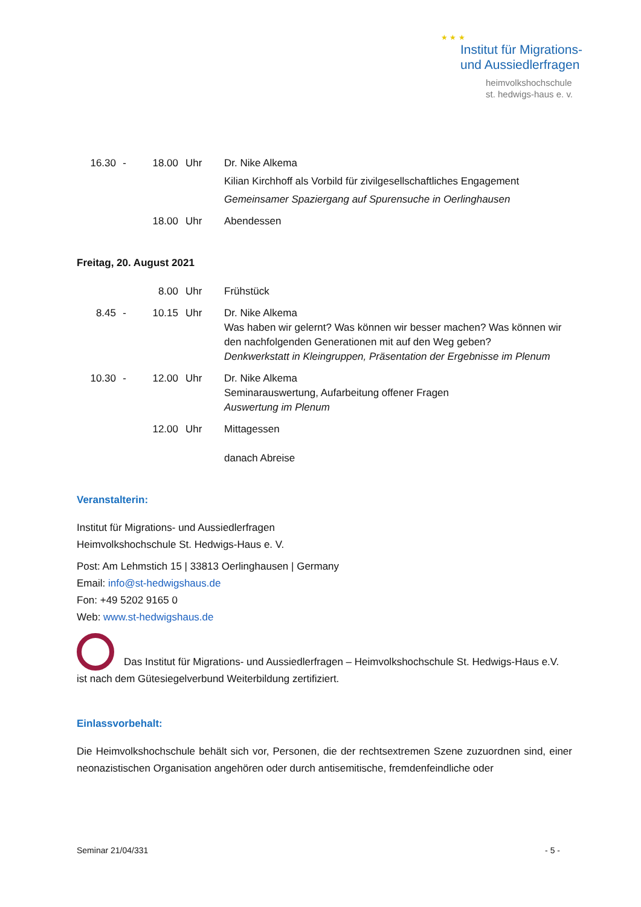★ ★ ★
Institut für Migrations-
und Aussiedlerfragen
heimvolkshochschule
st. hedwigs-haus e. v.
| 16.30 | - | 18.00 | Uhr | Dr. Nike Alkema Kilian Kirchhoff als Vorbild für zivilgesellschaftliches Engagement Gemeinsamer Spaziergang auf Spurensuche in Oerlinghausen |
| | | 18.00 | Uhr | Abendessen |
Freitag, 20. August 2021
| | | 8.00 | Uhr | Frühstück |
| 8.45 | - | 10.15 | Uhr | Dr. Nike Alkema Was haben wir gelernt? Was können wir besser machen? Was können wir den nachfolgenden Generationen mit auf den Weg geben? Denkwerkstatt in Kleingruppen, Präsentation der Ergebnisse im Plenum |
| 10.30 | - | 12.00 | Uhr | Dr. Nike Alkema Seminarauswertung, Aufarbeitung offener Fragen Auswertung im Plenum |
| | | 12.00 | Uhr | Mittagessen danach Abreise |
Veranstalterin:
Institut für Migrations- und Aussiedlerfragen
Heimvolkshochschule St. Hedwigs-Haus e. V.
Post: Am Lehmstich 15 | 33813 Oerlinghausen | Germany
Email: info@st-hedwigshaus.de
Fon: +49 5202 9165 0
Web: www.st-hedwigshaus.de
Das Institut für Migrations- und Aussiedlerfragen – Heimvolkshochschule St. Hedwigs-Haus e.V. ist nach dem Gütesiegelverbund Weiterbildung zertifiziert.
Einlassvorbehalt:
Die Heimvolkshochschule behält sich vor, Personen, die der rechtsextremen Szene zuzuordnen sind, einer neonazistischen Organisation angehören oder durch antisemitische, fremdenfeindliche oder
Seminar 21/04/331 - 5 -